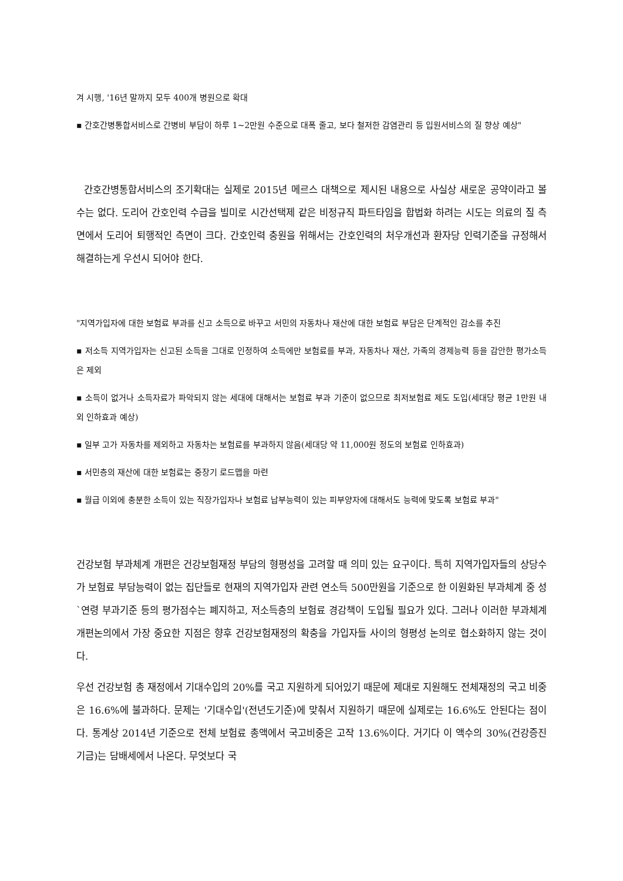겨 시행, '16년 말까지 모두 400개 병원으로 확대
▪ 간호간병통합서비스로 간병비 부담이 하루 1~2만원 수준으로 대폭 줄고, 보다 철저한 감염관리 등 입원서비스의 질 향상 예상"
간호간병통합서비스의 조기확대는 실제로 2015년 메르스 대책으로 제시된 내용으로 사실상 새로운 공약이라고 볼 수는 없다. 도리어 간호인력 수급을 빌미로 시간선택제 같은 비정규직 파트타임을 합법화 하려는 시도는 의료의 질 측면에서 도리어 퇴행적인 측면이 크다. 간호인력 충원을 위해서는 간호인력의 처우개선과 환자당 인력기준을 규정해서 해결하는게 우선시 되어야 한다.
"지역가입자에 대한 보험료 부과를 신고 소득으로 바꾸고 서민의 자동차나 재산에 대한 보험료 부담은 단계적인 감소를 추진
▪ 저소득 지역가입자는 신고된 소득을 그대로 인정하여 소득에만 보험료를 부과, 자동차나 재산, 가족의 경제능력 등을 감안한 평가소득은 제외
▪ 소득이 없거나 소득자료가 파악되지 않는 세대에 대해서는 보험료 부과 기준이 없으므로 최저보험료 제도 도입(세대당 평균 1만원 내외 인하효과 예상)
▪ 일부 고가 자동차를 제외하고 자동차는 보험료를 부과하지 않음(세대당 약 11,000원 정도의 보험료 인하효과)
▪ 서민층의 재산에 대한 보험료는 중장기 로드맵을 마련
▪ 월급 이외에 충분한 소득이 있는 직장가입자나 보험료 납부능력이 있는 피부양자에 대해서도 능력에 맞도록 보험료 부과"
건강보험 부과체계 개편은 건강보험재정 부담의 형평성을 고려할 때 의미 있는 요구이다. 특히 지역가입자들의 상당수가 보험료 부담능력이 없는 집단들로 현재의 지역가입자 관련 연소득 500만원을 기준으로 한 이원화된 부과체계 중 성`연령 부과기준 등의 평가점수는 폐지하고, 저소득층의 보험료 경감책이 도입될 필요가 있다. 그러나 이러한 부과체계 개편논의에서 가장 중요한 지점은 향후 건강보험재정의 확충을 가입자들 사이의 형평성 논의로 협소화하지 않는 것이다.
우선 건강보험 총 재정에서 기대수입의 20%를 국고 지원하게 되어있기 때문에 제대로 지원해도 전체재정의 국고 비중은 16.6%에 불과하다. 문제는 '기대수입'(전년도기준)에 맞춰서 지원하기 때문에 실제로는 16.6%도 안된다는 점이다. 통계상 2014년 기준으로 전체 보험료 총액에서 국고비중은 고작 13.6%이다. 거기다 이 액수의 30%(건강증진기금)는 담배세에서 나온다. 무엇보다 국